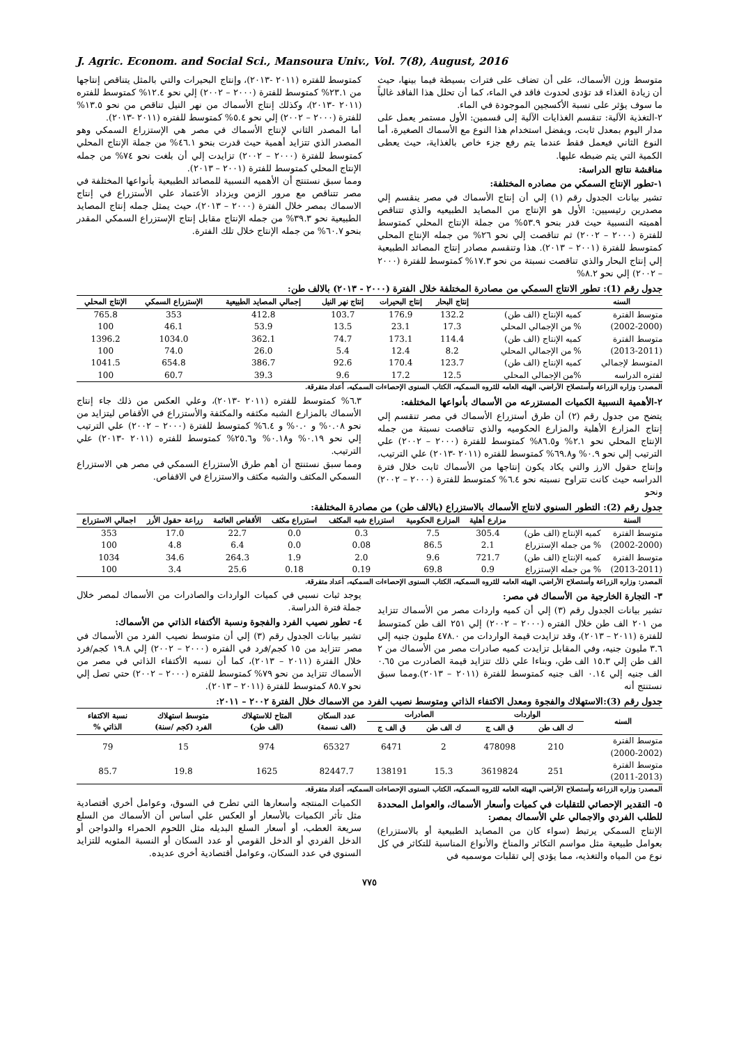J. Agric. Econom. and Social Sci., Mansoura Univ., Vol. 7(8), August, 2016
متوسط وزن الأسماك، على أن تضاف على فترات بسيطة فيما بينها، حيث أن زيادة الغذاء قد تؤدى لحدوث فاقد في الماء، كما أن تحلل هذا الفاقد غالباً ما سوف يؤثر على نسبة الأكسجين الموجودة في الماء.
٢-التغذية الآلية: تنقسم الغذايات الآلية إلى قسمين: الأول مستمر يعمل على مدار اليوم بمعدل ثابت، ويفضل استخدام هذا النوع مع الأسماك الصغيرة، أما النوع الثاني فيعمل فقط عندما يتم رفع جزء خاص بالغذاية، حيث يعطى الكمية التي يتم ضبطه عليها.
مناقشة نتائج الدراسة:
١-تطور الإنتاج السمكي من مصادره المختلفة:
تشير بيانات الجدول رقم (١) إلي أن إنتاج الأسماك في مصر ينقسم إلي مصدرين رئيسيين: الأول هو الإنتاج من المصايد الطبيعيه والذي تتناقص أهميته النسبية حيث قدر بنحو ٥٣.٩% من جملة الإنتاج المحلي كمتوسط للفترة (٢٠٠٠ – ٢٠٠٢) ثم تناقصت إلي نحو ٢٦% من جمله الإنتاج المحلي كمتوسط للفترة (٢٠٠١ – ٢٠١٣). هذا وتنقسم مصادر إنتاج المصائد الطبيعية إلي إنتاج البحار والذي تناقصت نسبتة من نحو ١٧.٣% كمتوسط للفترة (٢٠٠٠ – ٢٠٠٢) إلي نحو ٨.٢%
كمتوسط للفتره (٢٠١١ -٢٠١٣)، وإنتاج البحيرات والتي بالمثل يتناقص إنتاجها من ٢٣.١% كمتوسط للفترة (٢٠٠٠ – ٢٠٠٢) إلي نحو ١٢.٤% كمتوسط للفتره (٢٠١١ -٢٠١٣)، وكذلك إنتاج الأسماك من نهر النيل تناقص من نحو ١٣.٥% للفترة (٢٠٠٠ – ٢٠٠٢) إلي نحو ٥.٤% كمتوسط للفتره (٢٠١١ -٢٠١٣).
أما المصدر الثاني لإنتاج الأسماك في مصر هي الإستزراع السمكي وهو المصدر الذي تتزايد أهمية حيث قدرت بنحو ٤٦.١% من جملة الإنتاج المحلي كمتوسط للفترة (٢٠٠٠ – ٢٠٠٢) تزايدت إلي أن بلغت نحو ٧٤% من جمله الإنتاج المحلي كمتوسط للفترة (٢٠٠١ – ٢٠١٣).
ومما سبق نستنتج أن الأهميه النسبية للمصائد الطبيعية بأنواعها المختلفة في مصر تتناقص مع مرور الزمن ويزداد الأعتماد علي الأستزراع في إنتاج الاسماك بمصر خلال الفترة (٢٠٠٠ – ٢٠١٣)، حيث يمثل جمله إنتاج المصايد الطبيعية نحو ٣٩.٣% من جمله الإنتاج مقابل إنتاج الإستزراع السمكي المقدر بنحو ٦٠.٧% من جمله الإنتاج خلال تلك الفترة.
جدول رقم (1): تطور الانتاج السمكي من مصادرة المختلفة خلال الفترة (٢٠٠٠ - ٢٠١٣) بالالف طن:
| السنه | | إنتاج البحار | إنتاج البحيرات | إنتاج نهر النيل | إجمالي المصايد الطبيعية | الإستزراع السمكي | الإنتاج المحلي |
| --- | --- | --- | --- | --- | --- | --- | --- |
| متوسط الفترة | كميه الإنتاج (الف طن) | 132.2 | 176.9 | 103.7 | 412.8 | 353 | 765.8 |
| (2002-2000) | % من الإجمالي المحلي | 17.3 | 23.1 | 13.5 | 53.9 | 46.1 | 100 |
| متوسط الفترة | كميه الإنتاج (الف طن) | 114.4 | 173.1 | 74.7 | 362.1 | 1034.0 | 1396.2 |
| (2013-2011) | % من الإجمالي المحلي | 8.2 | 12.4 | 5.4 | 26.0 | 74.0 | 100 |
| المتوسط لإجمالي | كميه الإنتاج (الف طن) | 123.7 | 170.4 | 92.6 | 386.7 | 654.8 | 1041.5 |
| لفتره الدراسه | %من الإجمالي المحلي | 12.5 | 17.2 | 9.6 | 39.3 | 60.7 | 100 |
المصدر: وزاره الزراعة وأستصلاح الأراضي، الهيئه العامه للثروه السمكيه، الكتاب السنوى الإحصاءات السمكيه، أعداد متفرقة.
٢-الأهمية النسبية الكميات المستزرعه من الأسماك بأنواعها المختلفه:
يتضح من جدول رقم (٢) أن طرق أستزراع الأسماك في مصر تنقسم إلي إنتاج المزارع الأهلية والمزارع الحكوميه والذي تناقصت نسبتة من جمله الإنتاج المحلي نحو ٢.١% و٨٦.٥% كمتوسط للفترة (٢٠٠٠ – ٢٠٠٢) علي الترتيب إلي نحو ٠.٩% و٦٩.٨% كمتوسط للفتره (٢٠١١ -٢٠١٣) علي الترتيب، وإنتاج حقول الارز والتي يكاد يكون إنتاجها من الأسماك ثابت خلال فترة الدراسه حيث كانت تتراوح نسبته نحو ٦.٤% كمتوسط للفترة (٢٠٠٠ – ٢٠٠٢) ونحو
٦.٣% كمتوسط للفتره (٢٠١١ -٢٠١٣)، وعلي العكس من ذلك جاء إنتاج الأسماك بالمزارع الشبه مكثفه والمكثفة والأستزراع في الأقفاص ليتزايد من نحو ٠.٠٨% و ٠.٠% و ٦.٤% كمتوسط للفترة (٢٠٠٠ – ٢٠٠٢) علي الترتيب إلي نحو ٠.١٩% و٠.١٨% و٢٥.٦% كمتوسط للفتره (٢٠١١ -٢٠١٣) علي الترتيب.
ومما سبق نستنتج أن أهم طرق الأستزراع السمكي في مصر هي الاستزراع السمكي المكثف والشبه مكثف والاستزراع في الاقفاص.
جدول رقم (2): التطور السنوي لانتاج الأسماك بالاستزراع (بالالف طن) من مصادرة المختلفة:
| السنة | | مزارع أهلية | المزارع الحكومية | استزراع شبه المكثف | استزراع مكثف | الأقفاص العائمة | زراعة حقول الأرز | اجمالي الاستزراع |
| --- | --- | --- | --- | --- | --- | --- | --- | --- |
| متوسط الفترة | كميه الإنتاج (الف طن) | 305.4 | 7.5 | 0.3 | 0.0 | 22.7 | 17.0 | 353 |
| (2002-2000) | % من جمله الإستزراع | 2.1 | 86.5 | 0.08 | 0.0 | 6.4 | 4.8 | 100 |
| متوسط الفترة | كميه الإنتاج (الف طن) | 721.7 | 9.6 | 2.0 | 1.9 | 264.3 | 34.6 | 1034 |
| (2013-2011) | % من جمله الإستزراع | 0.9 | 69.8 | 0.19 | 0.18 | 25.6 | 3.4 | 100 |
المصدر: وزاره الزراعة وأستصلاح الأراضي، الهيئه العامه للثروه السمكيه، الكتاب السنوى الإحصاءات السمكيه، أعداد متفرقة.
٣- التجارة الخارجية من الأسماك في مصر:
تشير بيانات الجدول رقم (٣) إلي أن كميه واردات مصر من الأسماك تتزايد من ٢٠١ الف طن خلال الفتره (٢٠٠٠ – ٢٠٠٢) إلي ٢٥١ الف طن كمتوسط للفترة (٢٠١١ – ٢٠١٣)، وقد تزايدت قيمة الواردات من ٤٧٨.٠ مليون جنيه إلي ٣.٦ مليون جنيه، وفي المقابل تزايدت كميه صادرات مصر من الأسماك من ٢ الف طن إلي ١٥.٣ الف طن، وبناءا علي ذلك تتزايد قيمة الصادرت من ٠.٦٥ الف جنيه إلي ٠.١٤ الف جنيه كمتوسط للفترة (٢٠١١ – ٢٠١٣).ومما سبق نستنتج أنه
يوجد ثبات نسبي في كميات الواردات والصادرات من الأسماك لمصر خلال جملة فترة الدراسة.
٤- تطور نصيب الفرد والفجوة ونسبة الأكتفاء الذاتي من الأسماك:
تشير بيانات الجدول رقم (٣) إلي أن متوسط نصيب الفرد من الأسماك في مصر تتزايد من ١٥ كجم/فرد في الفتره (٢٠٠٠ – ٢٠٠٢) إلي ١٩.٨ كجم/فرد خلال الفترة (٢٠١١ – ٢٠١٣)، كما أن نسبه الأكتفاء الذاتي في مصر من الأسماك تتزايد من نحو ٧٩% كمتوسط للفتره (٢٠٠٠ – ٢٠٠٢) حتي تصل إلي نحو ٨٥.٧ كمتوسط للفترة (٢٠١١ – ٢٠١٣).
جدول رقم (3):الاستهلاك والفجوة ومعدل الاكتفاء الذاتي ومتوسط نصيب الفرد من الاسماك خلال الفترة ٢٠٠٢ – ٢٠١١:
| السنه | الواردات | | الصادرات | | عدد السكان (الف نسمة) | المتاح للاستهلاك (الف طن) | متوسط استهلاك الفرد (كجم /سنة) | نسبة الاكتفاء الذاتي % |
| --- | --- | --- | --- | --- | --- | --- | --- | --- |
| | ك الف طن | ق الف ج | ك الف طن | ق الف ج | | | | |
| متوسط الفترة (2000-2002) | 210 | 478098 | 2 | 6471 | 65327 | 974 | 15 | 79 |
| متوسط الفترة (2011-2013) | 251 | 3619824 | 15.3 | 138191 | 82447.7 | 1625 | 19.8 | 85.7 |
المصدر: وزاره الزراعة وأستصلاح الأراضي، الهيئه العامه للثروه السمكيه، الكتاب السنوى الإحصاءات السمكيه، أعداد متفرقة.
٥- التقدير الإحصائي للتقلبات في كميات وأسعار الأسماك، والعوامل المحددة للطلب الفردي والاجمالي علي الأسماك بمصر:
الإنتاج السمكي يرتبط (سواء كان من المصايد الطبيعية أو بالاستزراع) بعوامل طبيعية مثل مواسم التكاثر والمناخ والأنواع المناسبة للتكاثر في كل نوع من المياه والتغذيه، مما يؤدي إلي تقلبات موسميه في
الكميات المنتجه وأسعارها التي تطرح في السوق، وعوامل أخري أقتصادية مثل تأثر الكميات بالأسعار أو العكس علي أساس أن الأسماك من السلع سريعة العطب، أو أسعار السلع البديله مثل اللحوم الحمراء والدواجن أو الدخل الفردي أو الدخل القومي أو عدد السكان أو النسبة المئويه للتزايد السنوي في عدد السكان، وعوامل أقتصادية أخرى عديده.
٧٧٥